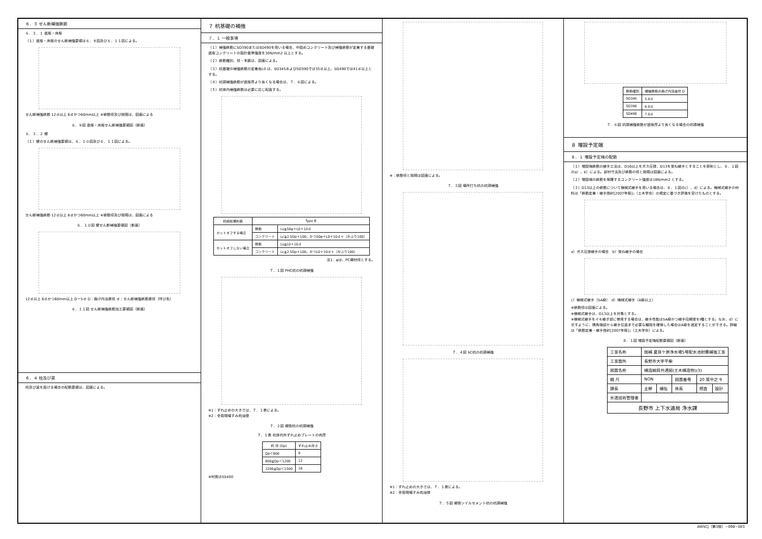６．３ せん断補強鉄筋
６．３．１ 底版・床版
（１）底版・床版のせん断補強要領は６．９図及び６．１１図による。
せん断補強鉄筋 12ｄ以上 6ｄかつ60mm以上 ※鉄筋径及び間隔は、図面による
６．９図 底版・床版せん断補強要領図（断面）
６．３．２ 壁
（１）壁のせん断補強要領は、６．１０図及び６．１１図による。
せん断補強鉄筋 12ｄ以上 6ｄかつ60mm以上 ※鉄筋径及び間隔は、図面による
６．１０図 壁せん断補強要領図（断面）
12ｄ以上 6ｄかつ60mm以上 D＝5ｄ D：曲げ内法直径 ｄ：せん断補強鉄筋直径（呼び名）
６．１１図 せん断補強鉄筋加工要領図（断面）
６．４ 柱及び梁
柱及び梁を設ける場合の配筋要領は、図面による。
７ 杭基礎の補強
７．１ 一般事項
（１）補強鉄筋にSD390またはSD490を用いる場合、中詰めコンクリート及び補強鉄筋が定着する基礎底版コンクリートの設計基準強度を30N/mm2 以上とする。
（２）鉄筋種別、径・本数は、図面による。
（３）杭基礎の補強鉄筋の定着長L0 は、SD345およびSD390では35ｄ以上、SD490では41ｄ以上とする。
（４）杭頭補強鉄筋が底版厚より長くなる場合は、７．６図による。
（５）杭体内補強鉄筋は必要に応じ配置する。
| 杭頭処理形態 | Type B | |
| --- | --- | --- |
| カットオフする場合 | 鉄筋 | Ls≧50φ＋L0＋10ｄ |
| | コンクリート | Lc≧2.5Dp＋100、かつ50φ＋L0＋10ｄ＋（かぶり100） |
| カットオフしない場合 | 鉄筋 | Ls≧L0＋10ｄ |
| | コンクリート | Lc≧2.5Dp＋100、かつL0＋10ｄ＋（かぶり100） |
注1．φは、PC鋼材径とする。
７．１図 PHC杭の杭頭補強
※1：ずれ止めの大きさは、７．１表による。
※2：全周現場すみ肉溶接
７．２図 鋼管杭の杭頭補強
７．１表 杭体内外ずれ止めプレートの肉厚
| 杭 径 (Dp) | ずれ止め厚さ |
| --- | --- |
| Dp＜800 | 9 |
| 800≦Dp＜1200 | 12 |
| 1200≦Dp＜1500 | 16 |
※材質はSS400
※：鉄筋径と間隔は図面による。
７．３図 場所打ち杭の杭頭補強
７．４図 SC杭の杭頭補強
※1：ずれ止めの大きさは、７．１表による。
※2：全周現場すみ肉溶接
７．５図 鋼管ソイルセメント杭の杭頭補強
| 鉄筋種別 | 補強鉄筋の曲げ内法直径 D |
| --- | --- |
| SD345 | 5.0ｄ |
| SD390 | 6.0ｄ |
| SD490 | 7.0ｄ |
７．６図 杭頭補強鉄筋が底版厚より長くなる場合の杭頭補強
８ 増設予定端
８．１ 増設予定端の配筋
（１）増設端鉄筋の継手工法は、D16以上をガス圧接、D13を重ね継手とすることを原則とし、８．１図のa）、b）による。部材寸法及び鉄筋の径と間隔は図面による。
（２）増設端の鉄筋を保護するコンクリート強度は18N/mm2 とする。
（３）D13以上の鉄筋について機械式継手を用いる場合は、８．１図のc）、d）による。機械式継手の材料は「鉄筋定着・継手指針[2007年版]」（土木学会）の規定に基づき評価を受けたものとする。
a）ガス圧接継手の場合　b）重ね継手の場合
c）機械式継手（SA級）　d）機械式継手（A級以上）
※鉄筋径は図面による。
※機械式継手は、D13以上を対象とする。
※機械式継手をイモ継ぎ部に使用する場合は、継手性能はSA級かつ継手信頼度をⅠ種とする。なお、d）に示すように、隅角端部から継手位置まで必要な離間を確保した場合はA級を選定することができる。詳細は「鉄筋定着・継手指針[2007年版]」（土木学会）による。
８．１図 増設予定端配筋要領図（断面）
| 工事名称 | 国補 夏目ケ原浄水場5号配水池耐震補強工事 | | | | |
| 工事箇所 | 長野市大字平柴 | | | | |
| 図面名称 | 構造細目共通図(土木構造物)(3) | | | | |
| 縮 尺 | NON | | 図面番号 | 20 葉中之 9 | |
| 課長 | 主幹 | 補佐 | 係長 | 照査 | 設計 |
| 水道技術管理者 | | | | | |
| 長野市 上下水道局 浄水課 | | | | | |
AWSCJ（第3版）−098−003